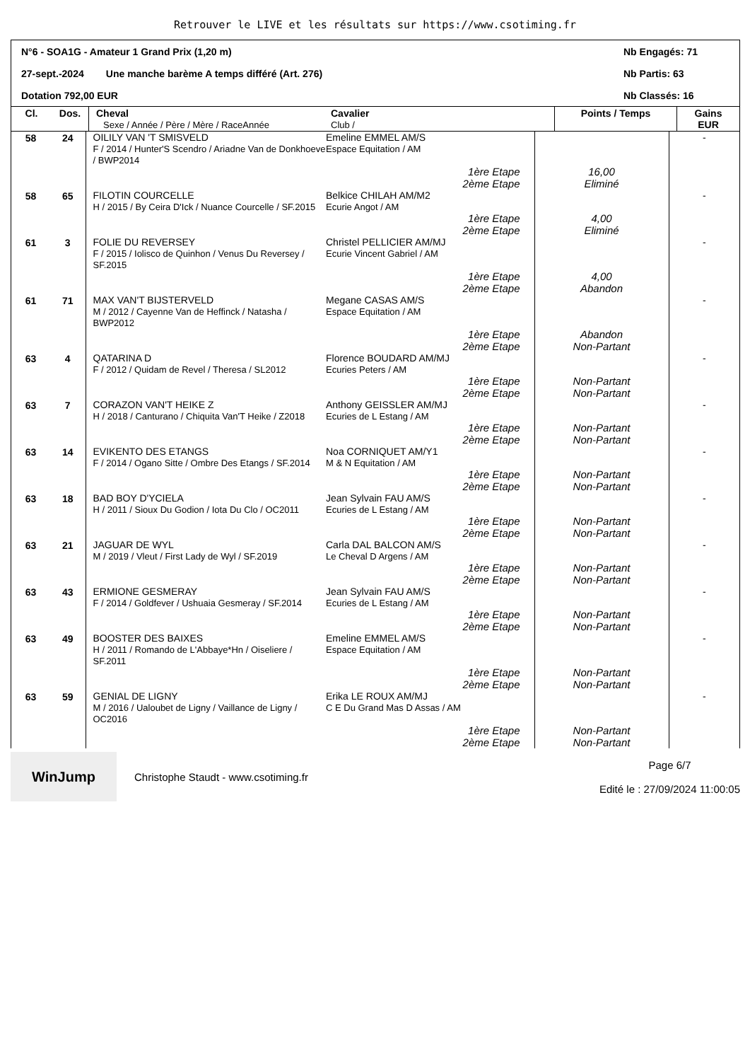Retrouver le LIVE et les résultats sur https://www.csotiming.fr
N°6 - SOA1G - Amateur 1 Grand Prix (1,20 m) Nb Engagés: 71
27-sept.-2024 Une manche barème A temps différé (Art. 276) Nb Partis: 63
Dotation 792,00 EUR Nb Classés: 16
| Cl. | Dos. | Cheval Sexe / Année / Père / Mère / RaceAnnée | Cavalier Club / | Points / Temps | Gains EUR |
| --- | --- | --- | --- | --- | --- |
| 58 | 24 | OILILY VAN 'T SMISVELD F / 2014 / Hunter'S Scendro / Ariadne Van de Donkhoeve / BWP2014 | Emeline EMMEL AM/S Espace Equitation / AM | | - |
| | | | 1ère Etape 2ème Etape | 16,00 Eliminé | |
| 58 | 65 | FILOTIN COURCELLE H / 2015 / By Ceira D'Ick / Nuance Courcelle / SF.2015 | Belkice CHILAH AM/M2 Ecurie Angot / AM | | - |
| | | | 1ère Etape 2ème Etape | 4,00 Eliminé | |
| 61 | 3 | FOLIE DU REVERSEY F / 2015 / Iolisco de Quinhon / Venus Du Reversey / SF.2015 | Christel PELLICIER AM/MJ Ecurie Vincent Gabriel / AM | | - |
| | | | 1ère Etape 2ème Etape | 4,00 Abandon | |
| 61 | 71 | MAX VAN'T BIJSTERVELD M / 2012 / Cayenne Van de Heffinck / Natasha / BWP2012 | Megane CASAS AM/S Espace Equitation / AM | | - |
| | | | 1ère Etape 2ème Etape | Abandon Non-Partant | |
| 63 | 4 | QATARINA D F / 2012 / Quidam de Revel / Theresa / SL2012 | Florence BOUDARD AM/MJ Ecuries Peters / AM | | - |
| | | | 1ère Etape 2ème Etape | Non-Partant Non-Partant | |
| 63 | 7 | CORAZON VAN'T HEIKE Z H / 2018 / Canturano / Chiquita Van'T Heike / Z2018 | Anthony GEISSLER AM/MJ Ecuries de L Estang / AM | | - |
| | | | 1ère Etape 2ème Etape | Non-Partant Non-Partant | |
| 63 | 14 | EVIKENTO DES ETANGS F / 2014 / Ogano Sitte / Ombre Des Etangs / SF.2014 | Noa CORNIQUET AM/Y1 M & N Equitation / AM | | - |
| | | | 1ère Etape 2ème Etape | Non-Partant Non-Partant | |
| 63 | 18 | BAD BOY D'YCIELA H / 2011 / Sioux Du Godion / Iota Du Clo / OC2011 | Jean Sylvain FAU AM/S Ecuries de L Estang / AM | | - |
| | | | 1ère Etape 2ème Etape | Non-Partant Non-Partant | |
| 63 | 21 | JAGUAR DE WYL M / 2019 / Vleut / First Lady de Wyl / SF.2019 | Carla DAL BALCON AM/S Le Cheval D Argens / AM | | - |
| | | | 1ère Etape 2ème Etape | Non-Partant Non-Partant | |
| 63 | 43 | ERMIONE GESMERAY F / 2014 / Goldfever / Ushuaia Gesmeray / SF.2014 | Jean Sylvain FAU AM/S Ecuries de L Estang / AM | | - |
| | | | 1ère Etape 2ème Etape | Non-Partant Non-Partant | |
| 63 | 49 | BOOSTER DES BAIXES H / 2011 / Romando de L'Abbaye*Hn / Oiseliere / SF.2011 | Emeline EMMEL AM/S Espace Equitation / AM | | - |
| | | | 1ère Etape 2ème Etape | Non-Partant Non-Partant | |
| 63 | 59 | GENIAL DE LIGNY M / 2016 / Ualoubet de Ligny / Vaillance de Ligny / OC2016 | Erika LE ROUX AM/MJ C E Du Grand Mas D Assas / AM | | - |
| | | | 1ère Etape 2ème Etape | Non-Partant Non-Partant | |
WinJump
Christophe Staudt - www.csotiming.fr
Page 6/7
Edité le : 27/09/2024 11:00:05